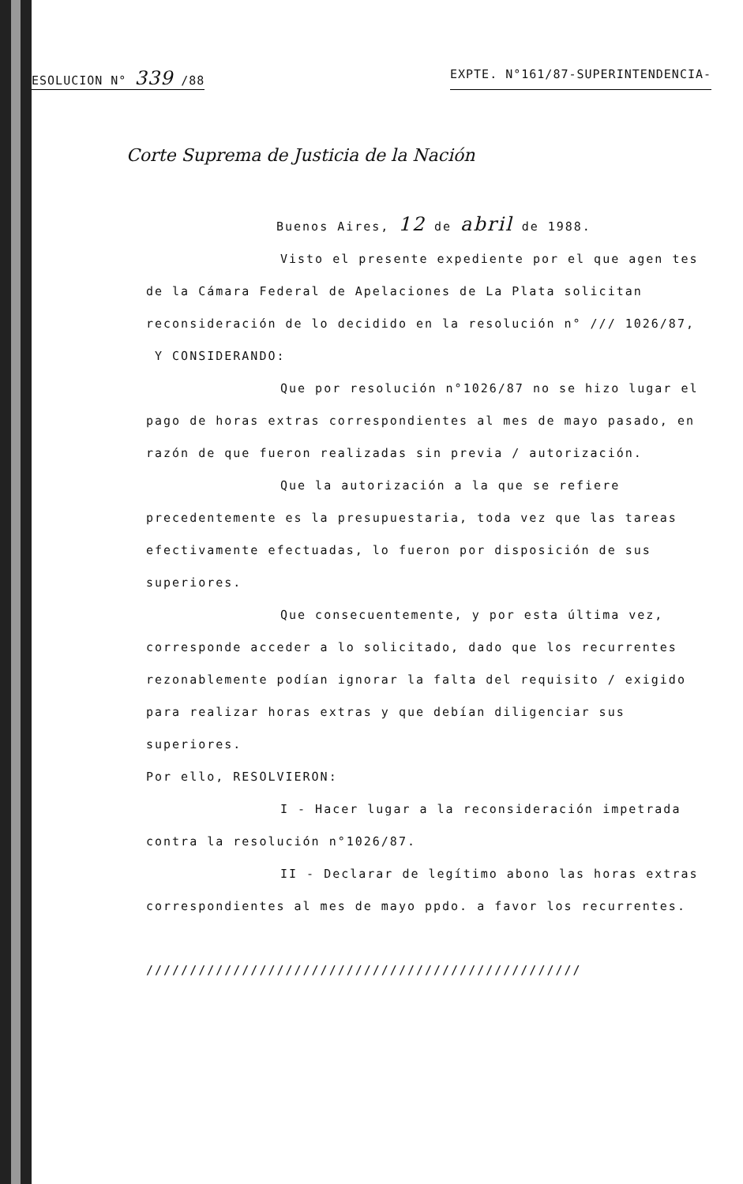RESOLUCION N° 339 /88 EXPTE. N°161/87-SUPERINTENDENCIA-
Corte Suprema de Justicia de la Nación
Buenos Aires, 12 de abril de 1988.
Visto el presente expediente por el que agen tes de la Cámara Federal de Apelaciones de La Plata solicitan reconsideración de lo decidido en la resolución n° /// 1026/87,
Y CONSIDERANDO:
Que por resolución n°1026/87 no se hizo lugar el pago de horas extras correspondientes al mes de mayo pasado, en razón de que fueron realizadas sin previa / autorización.
Que la autorización a la que se refiere precedentemente es la presupuestaria, toda vez que las tareas efectivamente efectuadas, lo fueron por disposición de sus superiores.
Que consecuentemente, y por esta última vez, corresponde acceder a lo solicitado, dado que los recurrentes rezonablemente podían ignorar la falta del requisito / exigido para realizar horas extras y que debían diligenciar sus superiores.
Por ello, RESOLVIERON:
I - Hacer lugar a la reconsideración impetrada contra la resolución n°1026/87.
II - Declarar de legítimo abono las horas extras correspondientes al mes de mayo ppdo. a favor los recurrentes.
//////////////////////////////////////////////////